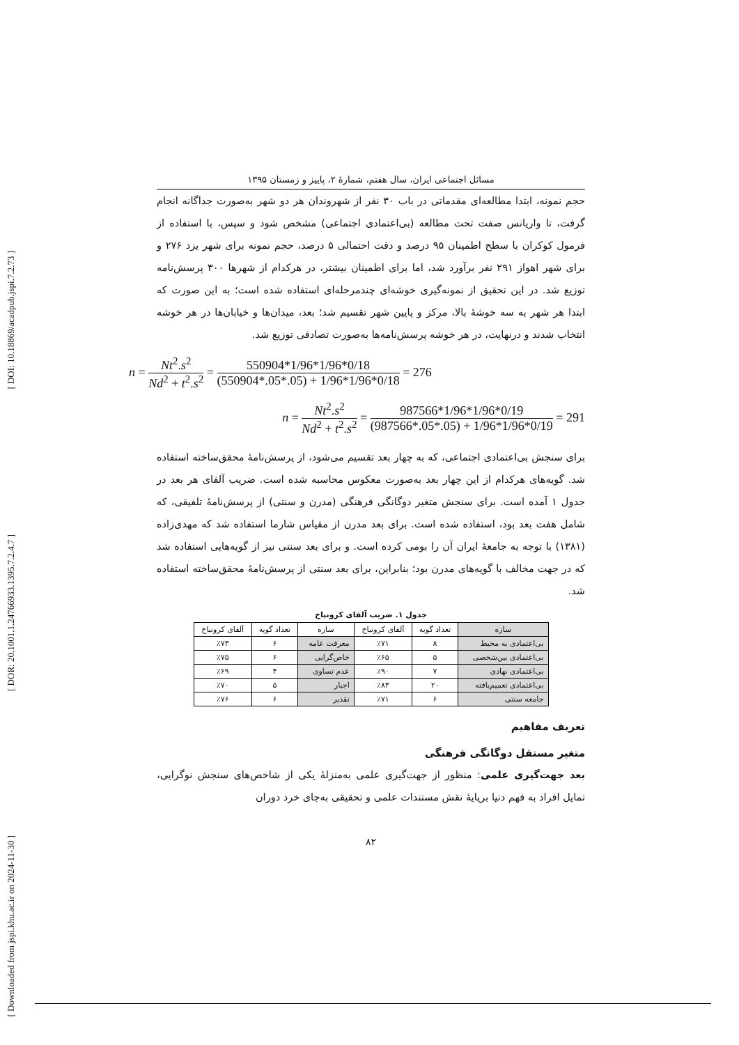[ DOI: 10.18869/acadpub.jspi.7.2.73 ]
[ DOR: 20.1001.1.24766933.1395.7.2.4.7 ]
[ Downloaded from jspi.khu.ac.ir on 2024-11-30 ]
مسائل اجتماعی ایران، سال هفتم، شمارۀ ۲، پاییز و زمستان ۱۳۹۵
حجم نمونه، ابتدا مطالعه‌ای مقدماتی در باب ۳۰ نفر از شهروندان هر دو شهر به‌صورت جداگانه انجام گرفت، تا واریانس صفت تحت مطالعه (بی‌اعتمادی اجتماعی) مشخص شود و سپس، با استفاده از فرمول کوکران با سطح اطمینان ۹۵ درصد و دقت احتمالی ۵ درصد، حجم نمونه برای شهر یزد ۲۷۶ و برای شهر اهواز ۲۹۱ نفر برآورد شد، اما برای اطمینان بیشتر، در هرکدام از شهرها ۳۰۰ پرسش‌نامه توزیع شد. در این تحقیق از نمونه‌گیری خوشه‌ای چندمرحله‌ای استفاده شده است؛ به این صورت که ابتدا هر شهر به سه خوشۀ بالا، مرکز و پایین شهر تقسیم شد؛ بعد، میدان‌ها و خیابان‌ها در هر خوشه انتخاب شدند و درنهایت، در هر خوشه پرسش‌نامه‌ها به‌صورت تصادفی توزیع شد.
n = Nt<sup>2</sup>.s<sup>2</sup> Nd<sup>2</sup> + t<sup>2</sup>.s<sup>2</sup> = 550904*1/96*1/96*0/18 (550904*.05*.05) + 1/96*1/96*0/18 = 276
n = Nt<sup>2</sup>.s<sup>2</sup> Nd<sup>2</sup> + t<sup>2</sup>.s<sup>2</sup> = 987566*1/96*1/96*0/19 (987566*.05*.05) + 1/96*1/96*0/19 = 291
برای سنجش بی‌اعتمادی اجتماعی، که به چهار بعد تقسیم می‌شود، از پرسش‌نامۀ محقق‌ساخته استفاده شد. گویه‌های هرکدام از این چهار بعد به‌صورت معکوس محاسبه شده است. ضریب آلفای هر بعد در جدول ۱ آمده است. برای سنجش متغیر دوگانگی فرهنگی (مدرن و سنتی) از پرسش‌نامۀ تلفیقی، که شامل هفت بعد بود، استفاده شده است. برای بعد مدرن از مقیاس شارما استفاده شد که مهدی‌زاده (۱۳۸۱) با توجه به جامعۀ ایران آن را بومی کرده است. و برای بعد سنتی نیز از گویه‌هایی استفاده شد که در جهت مخالف با گویه‌های مدرن بود؛ بنابراین، برای بعد سنتی از پرسش‌نامۀ محقق‌ساخته استفاده شد.
جدول ۱. ضریب آلفای کرونباخ
| سازه | تعداد گویه | آلفای کرونباخ | سازه | تعداد گویه | آلفای کرونباخ |
| --- | --- | --- | --- | --- | --- |
| بی‌اعتمادی به محیط | ۸ | ٪۷۱ | معرفت عامه | ۶ | ٪۷۳ |
| بی‌اعتمادی بین‌شخصی | ۵ | ٪۶۵ | خاص‌گرایی | ۶ | ٪۷۵ |
| بی‌اعتمادی نهادی | ۷ | ٪۹۰ | عدم تساوی | ۴ | ٪۶۹ |
| بی‌اعتمادی تعمیم‌یافته | ۲۰ | ٪۸۳ | اجبار | ۵ | ٪۷۰ |
| جامعه سنتی | ۶ | ٪۷۱ | تقدیر | ۶ | ٪۷۶ |
تعریف مفاهیم
متغیر مستقل دوگانگی فرهنگی
بعد جهت‌گیری علمی: منظور از جهت‌گیری علمی به‌منزلۀ یکی از شاخص‌های سنجش نوگرایی، تمایل افراد به فهم دنیا برپایۀ نقش مستندات علمی و تحقیقی به‌جای خرد دوران
۸۲